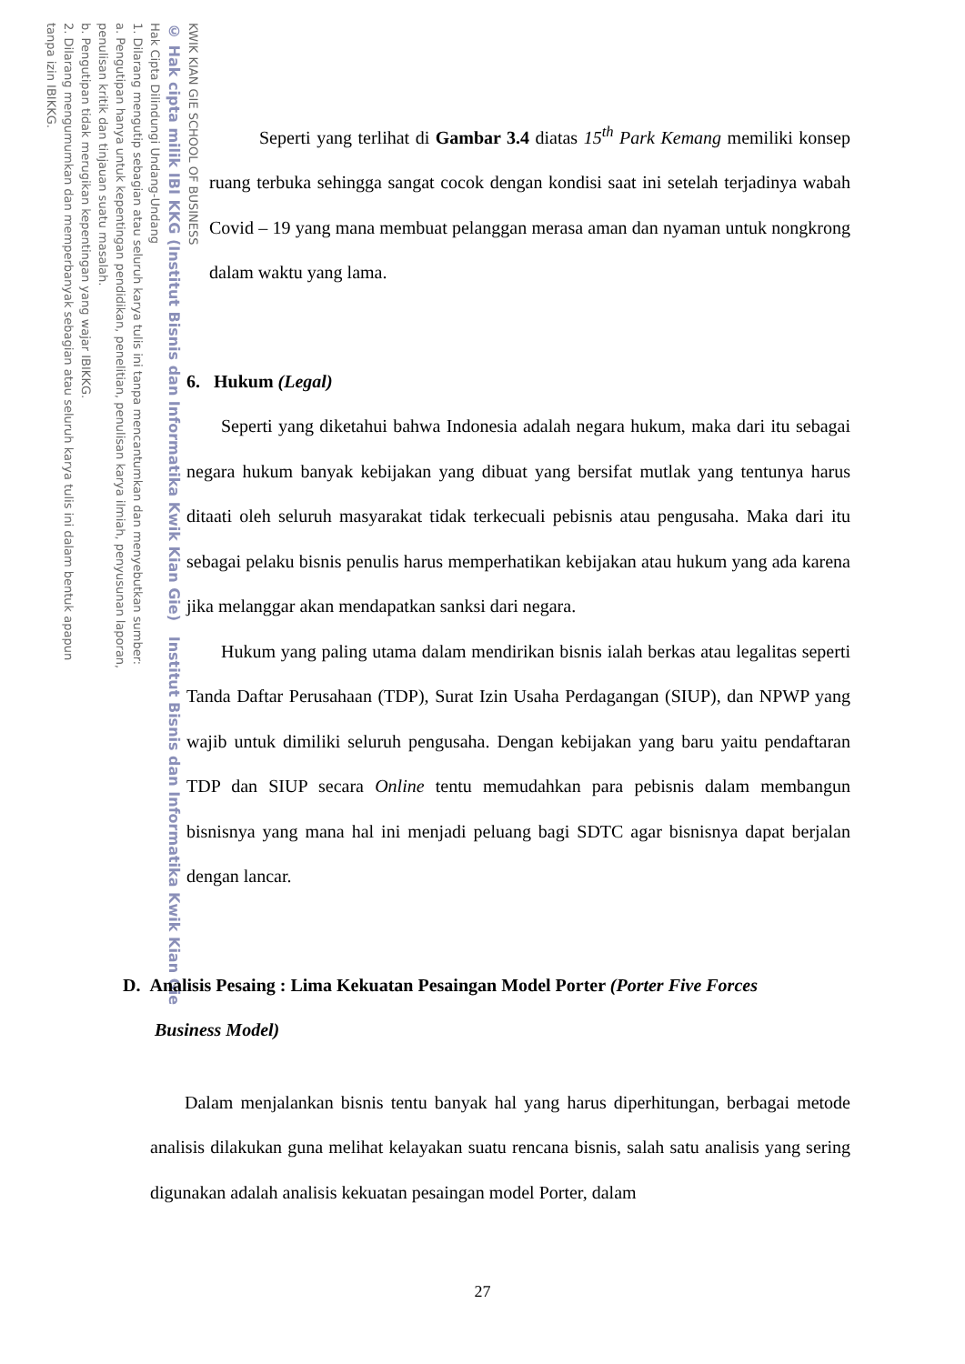KWIK KIAN GIE SCHOOL OF BUSINESS
© Hak cipta milik IBI KKG (Institut Bisnis dan Informatika Kwik Kian Gie) Institut Bisnis dan Informatika Kwik Kian Gie
Hak Cipta Dilindungi Undang-Undang
1. Dilarang mengutip sebagian atau seluruh karya tulis ini tanpa mencantumkan dan menyebutkan sumber:
a. Pengutipan hanya untuk kepentingan pendidikan, penelitian, penulisan karya ilmiah, penyusunan laporan,
penulisan kritik dan tinjauan suatu masalah.
b. Pengutipan tidak merugikan kepentingan yang wajar IBIKKG.
2. Dilarang mengumumkan dan memperbanyak sebagian atau seluruh karya tulis ini dalam bentuk apapun
tanpa izin IBIKKG.
Seperti yang terlihat di Gambar 3.4 diatas 15<sup>th</sup> Park Kemang memiliki konsep ruang terbuka sehingga sangat cocok dengan kondisi saat ini setelah terjadinya wabah Covid – 19 yang mana membuat pelanggan merasa aman dan nyaman untuk nongkrong dalam waktu yang lama.
6. Hukum (Legal)
Seperti yang diketahui bahwa Indonesia adalah negara hukum, maka dari itu sebagai negara hukum banyak kebijakan yang dibuat yang bersifat mutlak yang tentunya harus ditaati oleh seluruh masyarakat tidak terkecuali pebisnis atau pengusaha. Maka dari itu sebagai pelaku bisnis penulis harus memperhatikan kebijakan atau hukum yang ada karena jika melanggar akan mendapatkan sanksi dari negara.
Hukum yang paling utama dalam mendirikan bisnis ialah berkas atau legalitas seperti Tanda Daftar Perusahaan (TDP), Surat Izin Usaha Perdagangan (SIUP), dan NPWP yang wajib untuk dimiliki seluruh pengusaha. Dengan kebijakan yang baru yaitu pendaftaran TDP dan SIUP secara Online tentu memudahkan para pebisnis dalam membangun bisnisnya yang mana hal ini menjadi peluang bagi SDTC agar bisnisnya dapat berjalan dengan lancar.
D. Analisis Pesaing : Lima Kekuatan Pesaingan Model Porter (Porter Five Forces
Business Model)
Dalam menjalankan bisnis tentu banyak hal yang harus diperhitungan, berbagai metode analisis dilakukan guna melihat kelayakan suatu rencana bisnis, salah satu analisis yang sering digunakan adalah analisis kekuatan pesaingan model Porter, dalam
27